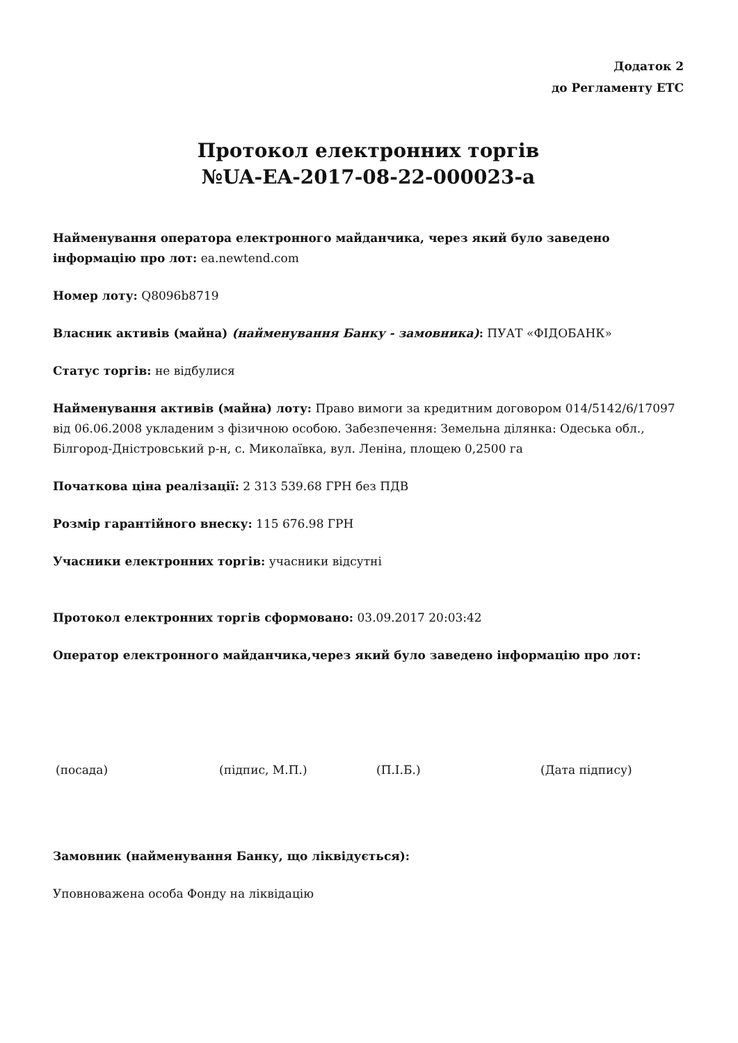Додаток 2
до Регламенту ЕТС
Протокол електронних торгів
№UA-EA-2017-08-22-000023-a
Найменування оператора електронного майданчика, через який було заведено інформацію про лот: ea.newtend.com
Номер лоту: Q8096b8719
Власник активів (майна) (найменування Банку - замовника): ПУАТ «ФІДОБАНК»
Статус торгів: не відбулися
Найменування активів (майна) лоту: Право вимоги за кредитним договором 014/5142/6/17097 від 06.06.2008 укладеним з фізичною особою. Забезпечення: Земельна ділянка: Одеська обл., Білгород-Дністровський р-н, с. Миколаївка, вул. Леніна, площею 0,2500 га
Початкова ціна реалізації: 2 313 539.68 ГРН без ПДВ
Розмір гарантійного внеску: 115 676.98 ГРН
Учасники електронних торгів: учасники відсутні
Протокол електронних торгів сформовано: 03.09.2017 20:03:42
Оператор електронного майданчика,через який було заведено інформацію про лот:
(посада) (підпис, М.П.) (П.І.Б.) (Дата підпису)
Замовник (найменування Банку, що ліквідується):
Уповноважена особа Фонду на ліквідацію